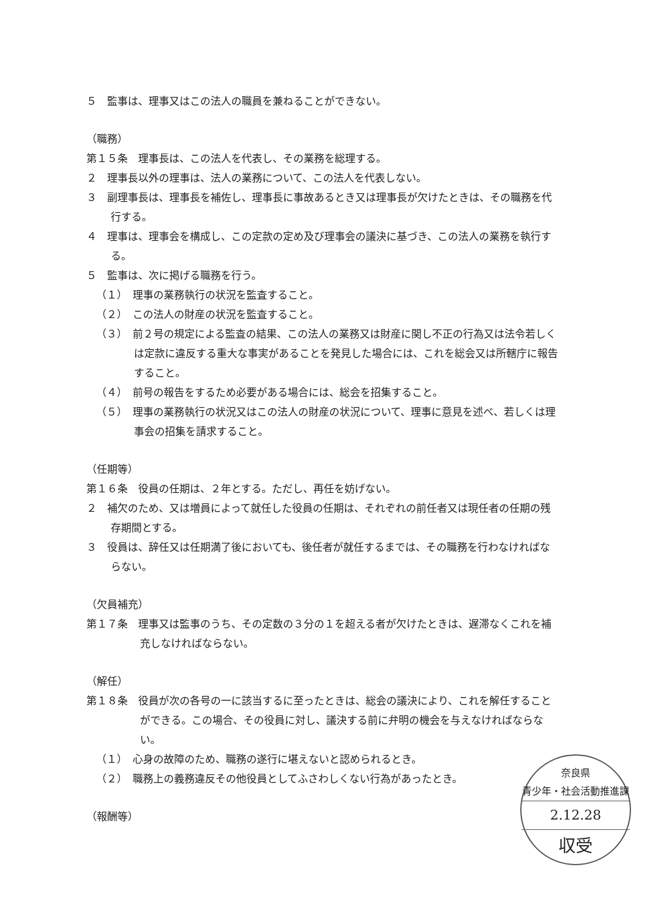５　監事は、理事又はこの法人の職員を兼ねることができない。
（職務）
第１５条　理事長は、この法人を代表し、その業務を総理する。
２　理事長以外の理事は、法人の業務について、この法人を代表しない。
３　副理事長は、理事長を補佐し、理事長に事故あるとき又は理事長が欠けたときは、その職務を代行する。
４　理事は、理事会を構成し、この定款の定め及び理事会の議決に基づき、この法人の業務を執行する。
５　監事は、次に掲げる職務を行う。
（１）　理事の業務執行の状況を監査すること。
（２）　この法人の財産の状況を監査すること。
（３）　前２号の規定による監査の結果、この法人の業務又は財産に関し不正の行為又は法令若しくは定款に違反する重大な事実があることを発見した場合には、これを総会又は所轄庁に報告すること。
（４）　前号の報告をするため必要がある場合には、総会を招集すること。
（５）　理事の業務執行の状況又はこの法人の財産の状況について、理事に意見を述べ、若しくは理事会の招集を請求すること。
（任期等）
第１６条　役員の任期は、２年とする。ただし、再任を妨げない。
２　補欠のため、又は増員によって就任した役員の任期は、それぞれの前任者又は現任者の任期の残存期間とする。
３　役員は、辞任又は任期満了後においても、後任者が就任するまでは、その職務を行わなければならない。
（欠員補充）
第１７条　理事又は監事のうち、その定数の３分の１を超える者が欠けたときは、遅滞なくこれを補充しなければならない。
（解任）
第１８条　役員が次の各号の一に該当するに至ったときは、総会の議決により、これを解任することができる。この場合、その役員に対し、議決する前に弁明の機会を与えなければならない。
（１）　心身の故障のため、職務の遂行に堪えないと認められるとき。
（２）　職務上の義務違反その他役員としてふさわしくない行為があったとき。
（報酬等）
奈良県
青少年・社会活動推進課
2.12.28
収受